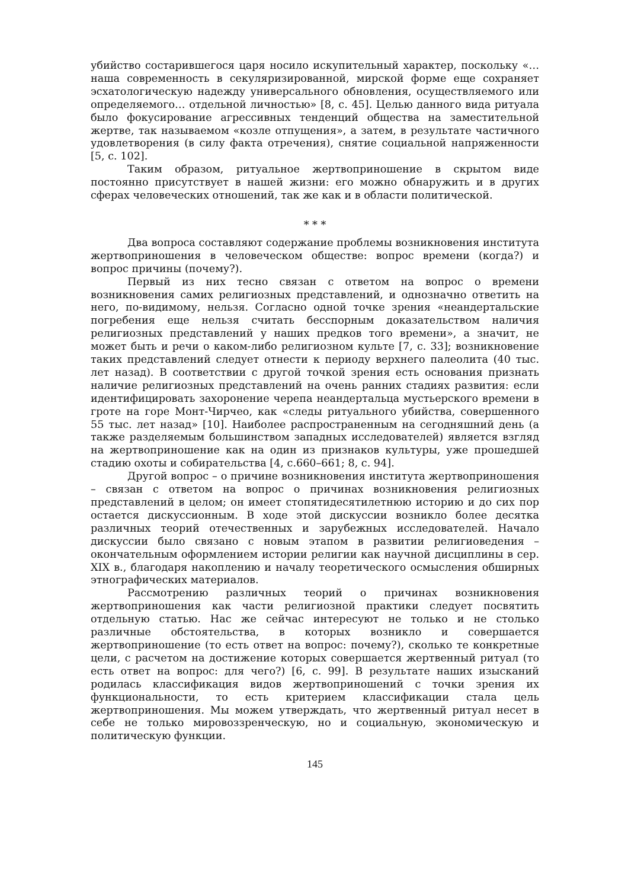убийство состарившегося царя носило искупительный характер, поскольку «…наша современность в секуляризированной, мирской форме еще сохраняет эсхатологическую надежду универсального обновления, осуществляемого или определяемого… отдельной личностью» [8, с. 45]. Целью данного вида ритуала было фокусирование агрессивных тенденций общества на заместительной жертве, так называемом «козле отпущения», а затем, в результате частичного удовлетворения (в силу факта отречения), снятие социальной напряженности [5, с. 102].
Таким образом, ритуальное жертвоприношение в скрытом виде постоянно присутствует в нашей жизни: его можно обнаружить и в других сферах человеческих отношений, так же как и в области политической.
* * *
Два вопроса составляют содержание проблемы возникновения института жертвоприношения в человеческом обществе: вопрос времени (когда?) и вопрос причины (почему?).
Первый из них тесно связан с ответом на вопрос о времени возникновения самих религиозных представлений, и однозначно ответить на него, по-видимому, нельзя. Согласно одной точке зрения «неандертальские погребения еще нельзя считать бесспорным доказательством наличия религиозных представлений у наших предков того времени», а значит, не может быть и речи о каком-либо религиозном культе [7, с. 33]; возникновение таких представлений следует отнести к периоду верхнего палеолита (40 тыс. лет назад). В соответствии с другой точкой зрения есть основания признать наличие религиозных представлений на очень ранних стадиях развития: если идентифицировать захоронение черепа неандертальца мустьерского времени в гроте на горе Монт-Чирчео, как «следы ритуального убийства, совершенного 55 тыс. лет назад» [10]. Наиболее распространенным на сегодняшний день (а также разделяемым большинством западных исследователей) является взгляд на жертвоприношение как на один из признаков культуры, уже прошедшей стадию охоты и собирательства [4, с.660–661; 8, с. 94].
Другой вопрос – о причине возникновения института жертвоприношения – связан с ответом на вопрос о причинах возникновения религиозных представлений в целом; он имеет стопятидесятилетнюю историю и до сих пор остается дискуссионным. В ходе этой дискуссии возникло более десятка различных теорий отечественных и зарубежных исследователей. Начало дискуссии было связано с новым этапом в развитии религиоведения – окончательным оформлением истории религии как научной дисциплины в сер. XIX в., благодаря накоплению и началу теоретического осмысления обширных этнографических материалов.
Рассмотрению различных теорий о причинах возникновения жертвоприношения как части религиозной практики следует посвятить отдельную статью. Нас же сейчас интересуют не только и не столько различные обстоятельства, в которых возникло и совершается жертвоприношение (то есть ответ на вопрос: почему?), сколько те конкретные цели, с расчетом на достижение которых совершается жертвенный ритуал (то есть ответ на вопрос: для чего?) [6, с. 99]. В результате наших изысканий родилась классификация видов жертвоприношений с точки зрения их функциональности, то есть критерием классификации стала цель жертвоприношения. Мы можем утверждать, что жертвенный ритуал несет в себе не только мировоззренческую, но и социальную, экономическую и политическую функции.
145